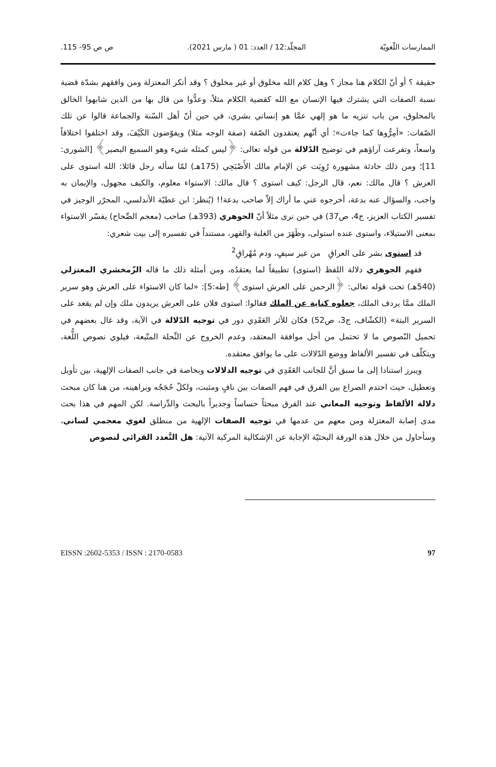الممارسات اللّغويّة المجلّد:12 / العدد: 01 ( مارس 2021).
ص ص 95- 115.
حقيقة ؟ أو أنّ الكلام هنا مجاز ؟ وهل كلام الله مخلوق أو غير مخلوق ؟ وقد أنكر المعتزلة ومن وافقهم بشدّة قضية نسبة الصفات التي يشترك فيها الإنسان مع الله كقضية الكلام مثلاً، وعدُّوا من قال بها من الذين شابهوا الخالق بالمخلوق، من باب تنزيه ما هو إلهي عمَّا هو إنساني بشري، في حين أنّ أهل السّنة والجماعة قالوا عن تلك الصّفات: «أمِرُّوها كما جاءت»؛ أي أنّهم يعتقدون الصّفة (صفة الوجه مثلا) ويفوّضون الكَيْفَ، وقد اختلفوا اختلافاً واسعاً، وتفرعت آراؤهم في توضيح الدّلالة من قوله تعالى: ﴿ليس كمثله شيء وهو السميع البصير﴾ [الشورى: 11]؛ ومن ذلك حادثة مشهورة رُوِيَت عن الإمام مالك الأَصْبَحِي (175هـ) لمّا سأله رجل قائلا: الله استوى على العرش ؟ قال مالك: نعم، قال الرجل: كيف استوى ؟ قال مالك: الاستواء معلوم، والكيف مجهول، والإيمان به واجب، والسؤال عنه بدعة، أخرجوه عني ما أراك إلاّ صاحب بدعة!! (يُنظر: ابن عطيّة الأندلسي، المحرّر الوجيز في تفسير الكتاب العزيز، ج4، ص37) في حين نرى مثلاً أنّ الجوهري (393هـ) صاحب (معجم الصِّحاح) يفسّر الاستواء بمعنى الاستيلاء، واستوى عنده استولى، وظَهَرَ من الغلبة والقهر، مستنداً في تفسيره إلى بيت شعري:
قد استوى بشر على العراقِ من غير سيفٍ، ودم مُهْراقِ<sup>2</sup>
ففهم الجوهري دلالة اللفظ (استوى) تطبيقاً لما يعتقدُه، ومن أمثلة ذلك ما قاله الزّمخشري المعتزلي (540هـ) تحت قوله تعالى: ﴿الرحمن على العرش استوى﴾ [طه:5]: «لما كان الاستواء على العرش وهو سرير الملك ممَّا يردف الملك، جعلوه كناية عن الملك فقالوا: استوى فلان على العرش يريدون ملك وإن لم يقعد على السرير البتة» (الكشّاف، ج3، ص52) فكان للأثر العَقَدِي دور في توجيه الدّلالة في الآية، وقد غال بعضهم في تحميل النّصوص ما لا تحتمل من أجل موافقة المعتقد، وعدم الخروج عن النِّحلة المتّبعة، فيلوي نصوص اللُّغة، ويتكلّف في تفسير الألفاظ ووضع الدّلالات على ما يوافق معتقده.
ويبرز استنادا إلى ما سبق أنَّ للجانب العَقَدِي في توجيه الدلالات وبخاصة في جانب الصفات الإلهية، بين تأويل وتعطيل، حيث احتدم الصراع بين الفرق في فهم الصفات بين نافٍ ومثبت، ولكلّ حُجَجُه وبراهينه، من هنا كان مبحث دلالة الألفاظ وتوجيه المعاني عند الفرق مبحثاً حساساً وجديراً بالبحث والدِّراسة. لكن المهم في هذا بحث مدى إصابة المعتزلة ومن معهم من عدمها في توجيه الصفات الإلهية من منطلق لغوي معجمي لساني، وسأحاول من خلال هذه الورقة البحثيّة الإجابة عن الإشكالية المركبة الآتية: هل التَّعدد القرائي لنصوص
97 EISSN :2602-5353 / ISSN : 2170-0583